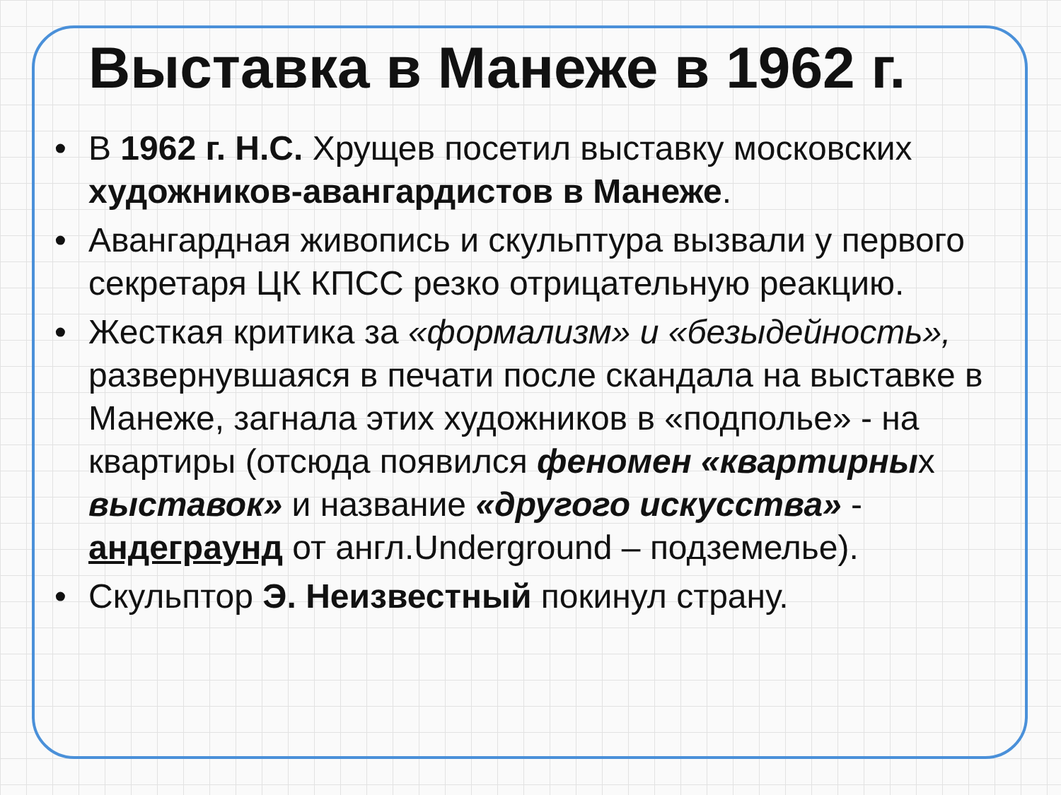Выставка в Манеже в 1962 г.
• В 1962 г. Н.С. Хрущев посетил выставку московских художников-авангардистов в Манеже.
• Авангардная живопись и скульптура вызвали у первого секретаря ЦК КПСС резко отрицательную реакцию.
• Жесткая критика за «формализм» и «безыдейность», развернувшаяся в печати после скандала на выставке в Манеже, загнала этих художников в «подполье» - на квартиры (отсюда появился феномен «квартирных выставок» и название «другого искусства» - андеграунд от англ.Underground – подземелье).
• Скульптор Э. Неизвестный покинул страну.